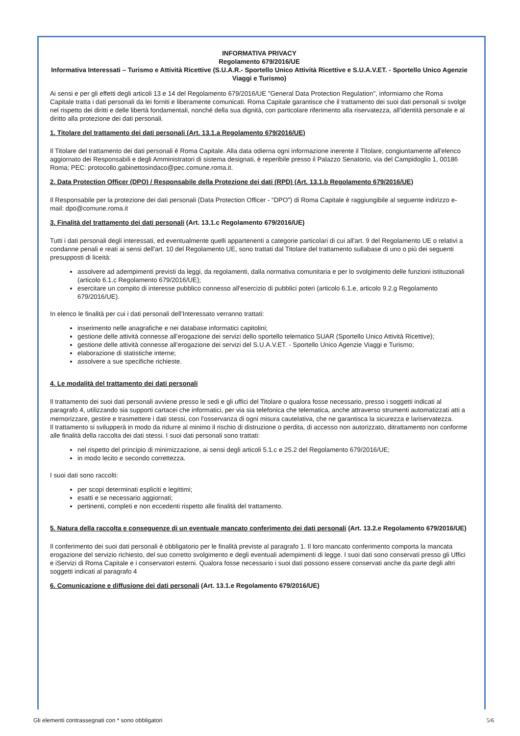INFORMATIVA PRIVACY
Regolamento 679/2016/UE
Informativa Interessati – Turismo e Attività Ricettive (S.U.A.R.- Sportello Unico Attività Ricettive e S.U.A.V.ET. - Sportello Unico Agenzie Viaggi e Turismo)
Ai sensi e per gli effetti degli articoli 13 e 14 del Regolamento 679/2016/UE "General Data Protection Regulation", informiamo che Roma Capitale tratta i dati personali da lei forniti e liberamente comunicati. Roma Capitale garantisce che il trattamento dei suoi dati personali si svolge nel rispetto dei diritti e delle libertà fondamentali, nonché della sua dignità, con particolare riferimento alla riservatezza, all’identità personale e al diritto alla protezione dei dati personali.
1. Titolare del trattamento dei dati personali (Art. 13.1.a Regolamento 679/2016/UE)
Il Titolare del trattamento dei dati personali è Roma Capitale. Alla data odierna ogni informazione inerente il Titolare, congiuntamente all'elenco aggiornato dei Responsabili e degli Amministratori di sistema designati, è reperibile presso il Palazzo Senatorio, via del Campidoglio 1, 00186 Roma; PEC: protocollo.gabinettosindaco@pec.comune.roma.it.
2. Data Protection Officer (DPO) / Responsabile della Protezione dei dati (RPD) (Art. 13.1.b Regolamento 679/2016/UE)
Il Responsabile per la protezione dei dati personali (Data Protection Officer - “DPO”) di Roma Capitale è raggiungibile al seguente indirizzo e-mail: dpo@comune.roma.it
3. Finalità del trattamento dei dati personali (Art. 13.1.c Regolamento 679/2016/UE)
Tutti i dati personali degli interessati, ed eventualmente quelli appartenenti a categorie particolari di cui all'art. 9 del Regolamento UE o relativi a condanne penali e reati ai sensi dell'art. 10 del Regolamento UE, sono trattati dal Titolare del trattamento sullabase di uno o più dei seguenti presupposti di liceità:
assolvere ad adempimenti previsti da leggi, da regolamenti, dalla normativa comunitaria e per lo svolgimento delle funzioni istituzionali (articolo 6.1.c Regolamento 679/2016/UE);
esercitare un compito di interesse pubblico connesso all'esercizio di pubblici poteri (articolo 6.1.e, articolo 9.2.g Regolamento 679/2016/UE).
In elenco le finalità per cui i dati personali dell’Interessato verranno trattati:
inserimento nelle anagrafiche e nei database informatici capitolini;
gestione delle attività connesse all’erogazione dei servizi dello sportello telematico SUAR (Sportello Unico Attività Ricettive);
gestione delle attività connesse all’erogazione dei servizi del S.U.A.V.ET. - Sportello Unico Agenzie Viaggi e Turismo;
elaborazione di statistiche interne;
assolvere a sue specifiche richieste.
4. Le modalità del trattamento dei dati personali
Il trattamento dei suoi dati personali avviene presso le sedi e gli uffici del Titolare o qualora fosse necessario, presso i soggetti indicati al paragrafo 4, utilizzando sia supporti cartacei che informatici, per via sia telefonica che telematica, anche attraverso strumenti automatizzati atti a memorizzare, gestire e trasmettere i dati stessi, con l’osservanza di ogni misura cautelativa, che ne garantisca la sicurezza e lariservatezza.
Il trattamento si svilupperà in modo da ridurre al minimo il rischio di distruzione o perdita, di accesso non autorizzato, ditrattamento non conforme alle finalità della raccolta dei dati stessi. I suoi dati personali sono trattati:
nel rispetto del principio di minimizzazione, ai sensi degli articoli 5.1.c e 25.2 del Regolamento 679/2016/UE;
in modo lecito e secondo correttezza.
I suoi dati sono raccolti:
per scopi determinati espliciti e legittimi;
esatti e se necessario aggiornati;
pertinenti, completi e non eccedenti rispetto alle finalità del trattamento.
5. Natura della raccolta e conseguenze di un eventuale mancato conferimento dei dati personali (Art. 13.2.e Regolamento 679/2016/UE)
Il conferimento dei suoi dati personali è obbligatorio per le finalità previste al paragrafo 1. Il loro mancato conferimento comporta la mancata erogazione del servizio richiesto, del suo corretto svolgimento e degli eventuali adempimenti di legge. I suoi dati sono conservati presso gli Uffici e iServizi di Roma Capitale e i conservatori esterni. Qualora fosse necessario i suoi dati possono essere conservati anche da parte degli altri soggetti indicati al paragrafo 4
6. Comunicazione e diffusione dei dati personali (Art. 13.1.e Regolamento 679/2016/UE)
Gli elementi contrassegnati con * sono obbligatori 5/6